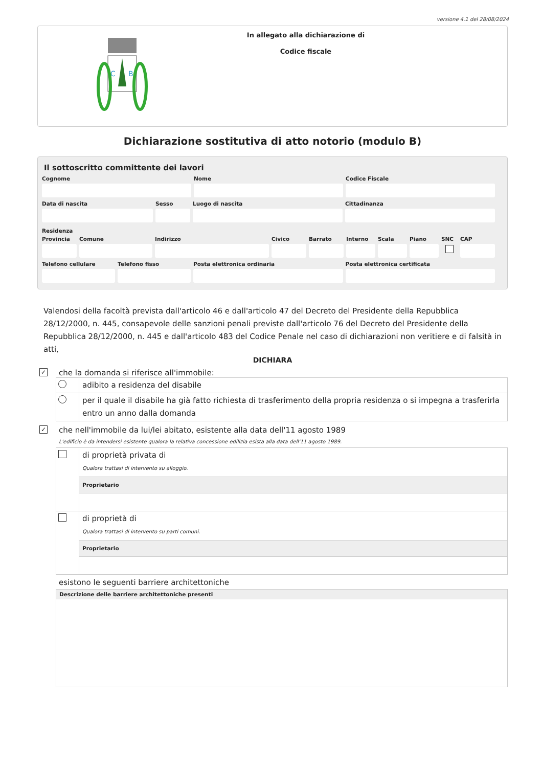versione 4.1 del 28/08/2024
C
B
In allegato alla dichiarazione di
Codice fiscale
Dichiarazione sostitutiva di atto notorio (modulo B)
Il sottoscritto committente dei lavori
Cognome Nome Codice Fiscale
Data di nascita Sesso Luogo di nascita Cittadinanza
Residenza
Provincia
Comune Indirizzo Civico Barrato Interno
Scala Piano SNC CAP
Telefono cellulare
Telefono fisso Posta elettronica ordinaria Posta elettronica certificata
Valendosi della facoltà prevista dall'articolo 46 e dall'articolo 47 del Decreto del Presidente della Repubblica 28/12/2000, n. 445, consapevole delle sanzioni penali previste dall'articolo 76 del Decreto del Presidente della Repubblica 28/12/2000, n. 445 e dall'articolo 483 del Codice Penale nel caso di dichiarazioni non veritiere e di falsità in atti,
DICHIARA
✓ che la domanda si riferisce all'immobile:
adibito a residenza del disabile
per il quale il disabile ha già fatto richiesta di trasferimento della propria residenza o si impegna a trasferirla entro un anno dalla domanda
✓ che nell'immobile da lui/lei abitato, esistente alla data dell'11 agosto 1989
L'edificio è da intendersi esistente qualora la relativa concessione edilizia esista alla data dell'11 agosto 1989.
di proprietà privata di
Qualora trattasi di intervento su alloggio.
Proprietario
di proprietà di
Qualora trattasi di intervento su parti comuni.
Proprietario
esistono le seguenti barriere architettoniche
Descrizione delle barriere architettoniche presenti